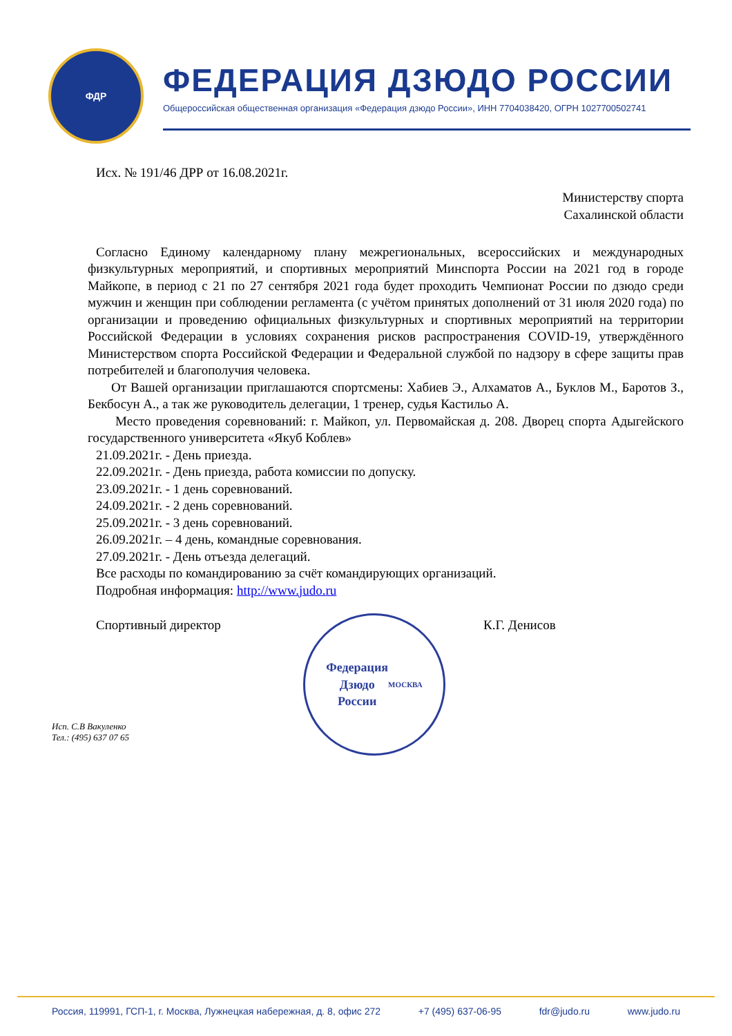ФДР
ФЕДЕРАЦИЯ ДЗЮДО РОССИИ
Общероссийская общественная организация «Федерация дзюдо России», ИНН 7704038420, ОГРН 1027700502741
Исх. № 191/46 ДРР от 16.08.2021г.
Министерству спорта
Сахалинской области
Согласно Единому календарному плану межрегиональных, всероссийских и международных физкультурных мероприятий, и спортивных мероприятий Минспорта России на 2021 год в городе Майкопе, в период с 21 по 27 сентября 2021 года будет проходить Чемпионат России по дзюдо среди мужчин и женщин при соблюдении регламента (с учётом принятых дополнений от 31 июля 2020 года) по организации и проведению официальных физкультурных и спортивных мероприятий на территории Российской Федерации в условиях сохранения рисков распространения COVID-19, утверждённого Министерством спорта Российской Федерации и Федеральной службой по надзору в сфере защиты прав потребителей и благополучия человека.
От Вашей организации приглашаются спортсмены: Хабиев Э., Алхаматов А., Буклов М., Баротов З., Бекбосун А., а так же руководитель делегации, 1 тренер, судья Кастильо А.
Место проведения соревнований: г. Майкоп, ул. Первомайская д. 208. Дворец спорта Адыгейского государственного университета «Якуб Коблев»
21.09.2021г. - День приезда.
22.09.2021г. - День приезда, работа комиссии по допуску.
23.09.2021г. - 1 день соревнований.
24.09.2021г. - 2 день соревнований.
25.09.2021г. - 3 день соревнований.
26.09.2021г. – 4 день, командные соревнования.
27.09.2021г. - День отъезда делегаций.
Все расходы по командированию за счёт командирующих организаций.
Подробная информация: http://www.judo.ru
Спортивный директор
Федерация
Дзюдо
России
МОСКВА
К.Г. Денисов
Исп. С.В Вакуленко
Тел.: (495) 637 07 65
Россия, 119991, ГСП-1, г. Москва, Лужнецкая набережная, д. 8, офис 272 +7 (495) 637-06-95 fdr@judo.ru www.judo.ru